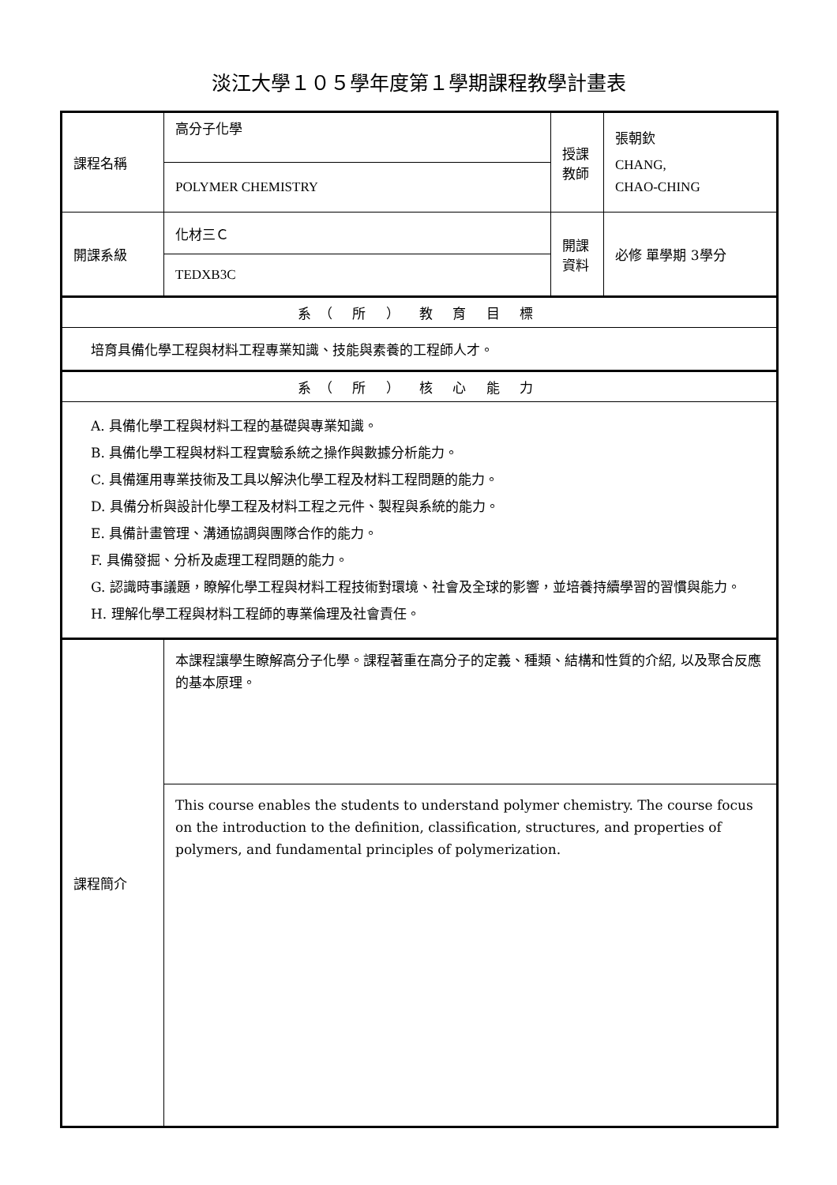淡江大學１０５學年度第１學期課程教學計畫表
| 課程名稱 | 高分子化學 | 授課教師 | 張朝欽 CHANG, CHAO-CHING |
| | POLYMER CHEMISTRY | | |
| 開課系級 | 化材三Ｃ | 開課資料 | 必修 單學期 3學分 |
| | TEDXB3C | | |
| 系（ 所 ） 教 育 目 標 | | | |
| 培育具備化學工程與材料工程專業知識、技能與素養的工程師人才。 | | | |
| 系（ 所 ） 核 心 能 力 | | | |
| A. 具備化學工程與材料工程的基礎與專業知識。 B. 具備化學工程與材料工程實驗系統之操作與數據分析能力。 C. 具備運用專業技術及工具以解決化學工程及材料工程問題的能力。 D. 具備分析與設計化學工程及材料工程之元件、製程與系統的能力。 E. 具備計畫管理、溝通協調與團隊合作的能力。 F. 具備發掘、分析及處理工程問題的能力。 G. 認識時事議題，瞭解化學工程與材料工程技術對環境、社會及全球的影響，並培養持續學習的習慣與能力。 H. 理解化學工程與材料工程師的專業倫理及社會責任。 | | | |
| 課程簡介 | 本課程讓學生瞭解高分子化學。課程著重在高分子的定義、種類、結構和性質的介紹, 以及聚合反應的基本原理。 | | |
| | This course enables the students to understand polymer chemistry. The course focus on the introduction to the definition, classification, structures, and properties of polymers, and fundamental principles of polymerization. | | |